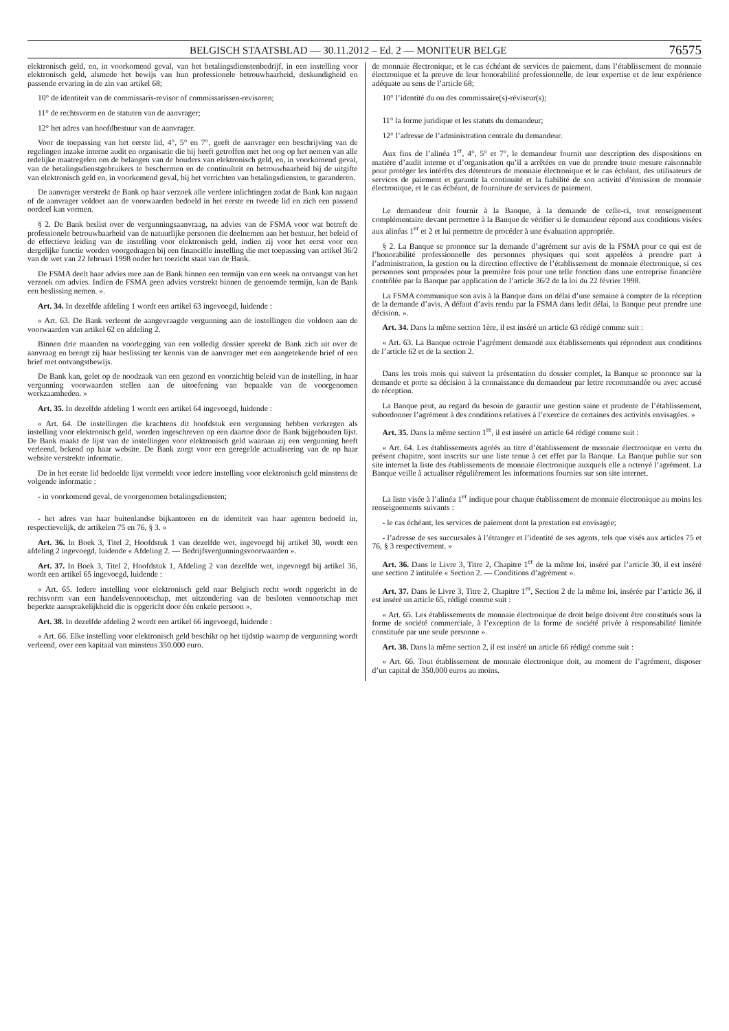BELGISCH STAATSBLAD — 30.11.2012 – Ed. 2 — MONITEUR BELGE 76575
elektronisch geld, en, in voorkomend geval, van het betalingsdienstenbedrijf, in een instelling voor elektronisch geld, alsmede het bewijs van hun professionele betrouwbaarheid, deskundigheid en passende ervaring in de zin van artikel 68;
10° de identiteit van de commissaris-revisor of commissarissen-revisoren;
11° de rechtsvorm en de statuten van de aanvrager;
12° het adres van hoofdbestuur van de aanvrager.
Voor de toepassing van het eerste lid, 4°, 5° en 7°, geeft de aanvrager een beschrijving van de regelingen inzake interne audit en organisatie die hij heeft getroffen met het oog op het nemen van alle redelijke maatregelen om de belangen van de houders van elektronisch geld, en, in voorkomend geval, van de betalingsdienstgebruikers te beschermen en de continuïteit en betrouwbaarheid bij de uitgifte van elektronisch geld en, in voorkomend geval, bij het verrichten van betalingsdiensten, te garanderen.
De aanvrager verstrekt de Bank op haar verzoek alle verdere inlichtingen zodat de Bank kan nagaan of de aanvrager voldoet aan de voorwaarden bedoeld in het eerste en tweede lid en zich een passend oordeel kan vormen.
§ 2. De Bank beslist over de vergunningsaanvraag, na advies van de FSMA voor wat betreft de professionele betrouwbaarheid van de natuurlijke personen die deelnemen aan het bestuur, het beleid of de effectieve leiding van de instelling voor elektronisch geld, indien zij voor het eerst voor een dergelijke functie worden voorgedragen bij een financiële instelling die met toepassing van artikel 36/2 van de wet van 22 februari 1998 onder het toezicht staat van de Bank.
De FSMA deelt haar advies mee aan de Bank binnen een termijn van een week na ontvangst van het verzoek om advies. Indien de FSMA geen advies verstrekt binnen de genoemde termijn, kan de Bank een beslissing nemen. ».
Art. 34. In dezelfde afdeling 1 wordt een artikel 63 ingevoegd, luidende :
« Art. 63. De Bank verleent de aangevraagde vergunning aan de instellingen die voldoen aan de voorwaarden van artikel 62 en afdeling 2.
Binnen drie maanden na voorlegging van een volledig dossier spreekt de Bank zich uit over de aanvraag en brengt zij haar beslissing ter kennis van de aanvrager met een aangetekende brief of een brief met ontvangstbewijs.
De Bank kan, gelet op de noodzaak van een gezond en voorzichtig beleid van de instelling, in haar vergunning voorwaarden stellen aan de uitoefening van bepaalde van de voorgenomen werkzaamheden. »
Art. 35. In dezelfde afdeling 1 wordt een artikel 64 ingevoegd, luidende :
« Art. 64. De instellingen die krachtens dit hoofdstuk een vergunning hebben verkregen als instelling voor elektronisch geld, worden ingeschreven op een daartoe door de Bank bijgehouden lijst. De Bank maakt de lijst van de instellingen voor elektronisch geld waaraan zij een vergunning heeft verleend, bekend op haar website. De Bank zorgt voor een geregelde actualisering van de op haar website verstrekte informatie.
De in het eerste lid bedoelde lijst vermeldt voor iedere instelling voor elektronisch geld minstens de volgende informatie :
- in voorkomend geval, de voorgenomen betalingsdiensten;
- het adres van haar buitenlandse bijkantoren en de identiteit van haar agenten bedoeld in, respectievelijk, de artikelen 75 en 76, § 3. »
Art. 36. In Boek 3, Titel 2, Hoofdstuk 1 van dezelfde wet, ingevoegd bij artikel 30, wordt een afdeling 2 ingevoegd, luidende « Afdeling 2. — Bedrijfsvergunningsvoorwaarden ».
Art. 37. In Boek 3, Titel 2, Hoofdstuk 1, Afdeling 2 van dezelfde wet, ingevoegd bij artikel 36, wordt een artikel 65 ingevoegd, luidende :
« Art. 65. Iedere instelling voor elektronisch geld naar Belgisch recht wordt opgericht in de rechtsvorm van een handelsvennootschap, met uitzondering van de besloten vennootschap met beperkte aansprakelijkheid die is opgericht door één enkele persoon ».
Art. 38. In dezelfde afdeling 2 wordt een artikel 66 ingevoegd, luidende :
« Art. 66. Elke instelling voor elektronisch geld beschikt op het tijdstip waarop de vergunning wordt verleend, over een kapitaal van minstens 350.000 euro.
de monnaie électronique, et le cas échéant de services de paiement, dans l’établissement de monnaie électronique et la preuve de leur honorabilité professionnelle, de leur expertise et de leur expérience adéquate au sens de l’article 68;
10° l’identité du ou des commissaire(s)-réviseur(s);
11° la forme juridique et les statuts du demandeur;
12° l’adresse de l’administration centrale du demandeur.
Aux fins de l’alinéa 1<sup>er</sup>, 4°, 5° et 7°, le demandeur fournit une description des dispositions en matière d’audit interne et d’organisation qu’il a arrêtées en vue de prendre toute mesure raisonnable pour protéger les intérêts des détenteurs de monnaie électronique et le cas échéant, des utilisateurs de services de paiement et garantir la continuité et la fiabilité de son activité d’émission de monnaie électronique, et le cas échéant, de fourniture de services de paiement.
Le demandeur doit fournir à la Banque, à la demande de celle-ci, tout renseignement complémentaire devant permettre à la Banque de vérifier si le demandeur répond aux conditions visées aux alinéas 1<sup>er</sup> et 2 et lui permettre de procéder à une évaluation appropriée.
§ 2. La Banque se prononce sur la demande d’agrément sur avis de la FSMA pour ce qui est de l’honorabilité professionnelle des personnes physiques qui sont appelées à prendre part à l’administration, la gestion ou la direction effective de l’établissement de monnaie électronique, si ces personnes sont proposées pour la première fois pour une telle fonction dans une entreprise financière contrôlée par la Banque par application de l’article 36/2 de la loi du 22 février 1998.
La FSMA communique son avis à la Banque dans un délai d’une semaine à compter de la réception de la demande d’avis. A défaut d’avis rendu par la FSMA dans ledit délai, la Banque peut prendre une décision. ».
Art. 34. Dans la même section 1ère, il est inséré un article 63 rédigé comme suit :
« Art. 63. La Banque octroie l’agrément demandé aux établissements qui répondent aux conditions de l’article 62 et de la section 2.
Dans les trois mois qui suivent la présentation du dossier complet, la Banque se prononce sur la demande et porte sa décision à la connaissance du demandeur par lettre recommandée ou avec accusé de réception.
La Banque peut, au regard du besoin de garantir une gestion saine et prudente de l’établissement, subordonner l’agrément à des conditions relatives à l’exercice de certaines des activités envisagées. »
Art. 35. Dans la même section 1<sup>re</sup>, il est inséré un article 64 rédigé comme suit :
« Art. 64. Les établissements agréés au titre d’établissement de monnaie électronique en vertu du présent chapitre, sont inscrits sur une liste tenue à cet effet par la Banque. La Banque publie sur son site internet la liste des établissements de monnaie électronique auxquels elle a octroyé l’agrément. La Banque veille à actualiser régulièrement les informations fournies sur son site internet.
La liste visée à l’alinéa 1<sup>er</sup> indique pour chaque établissement de monnaie électronique au moins les renseignements suivants :
- le cas échéant, les services de paiement dont la prestation est envisagée;
- l’adresse de ses succursales à l’étranger et l’identité de ses agents, tels que visés aux articles 75 et 76, § 3 respectivement. »
Art. 36. Dans le Livre 3, Titre 2, Chapitre 1<sup>er</sup> de la même loi, inséré par l’article 30, il est inséré une section 2 intitulée « Section 2. — Conditions d’agrément ».
Art. 37. Dans le Livre 3, Titre 2, Chapitre 1<sup>er</sup>, Section 2 de la même loi, insérée par l’article 36, il est inséré un article 65, rédigé comme suit :
« Art. 65. Les établissements de monnaie électronique de droit belge doivent être constitués sous la forme de société commerciale, à l’exception de la forme de société privée à responsabilité limitée constituée par une seule personne ».
Art. 38. Dans la même section 2, il est inséré un article 66 rédigé comme suit :
« Art. 66. Tout établissement de monnaie électronique doit, au moment de l’agrément, disposer d’un capital de 350.000 euros au moins.